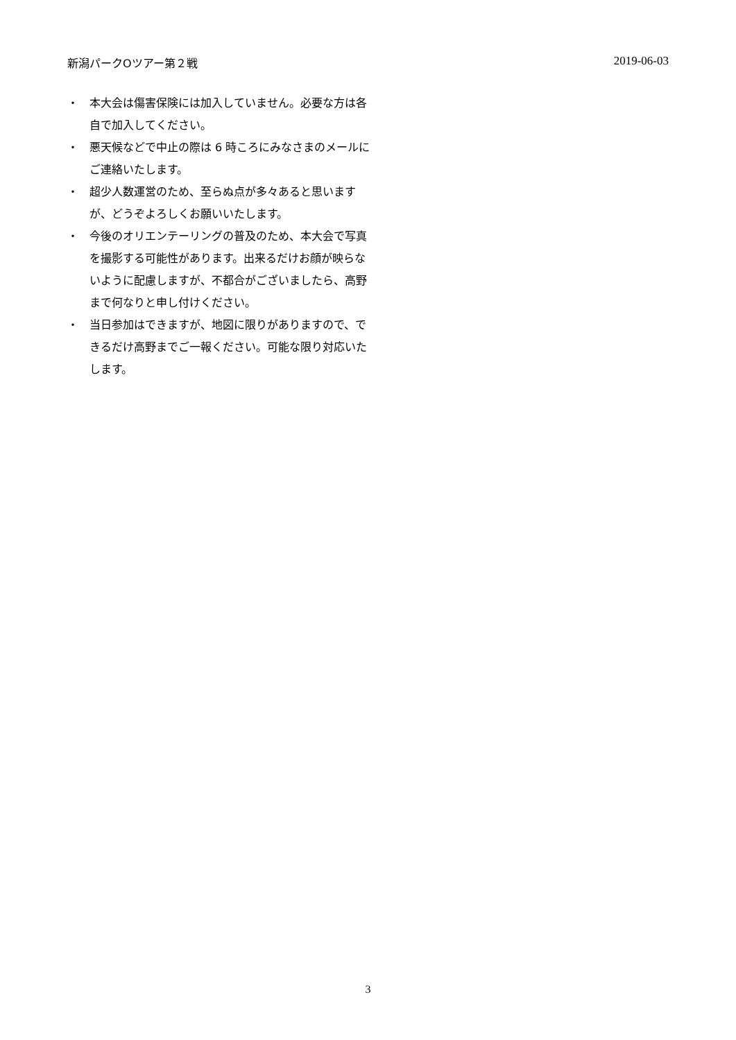新潟パークOツアー第２戦 2019-06-03
・ 本大会は傷害保険には加入していません。必要な方は各自で加入してください。
・ 悪天候などで中止の際は 6 時ころにみなさまのメールにご連絡いたします。
・ 超少人数運営のため、至らぬ点が多々あると思いますが、どうぞよろしくお願いいたします。
・ 今後のオリエンテーリングの普及のため、本大会で写真を撮影する可能性があります。出来るだけお顔が映らないように配慮しますが、不都合がございましたら、高野まで何なりと申し付けください。
・ 当日参加はできますが、地図に限りがありますので、できるだけ高野までご一報ください。可能な限り対応いたします。
3